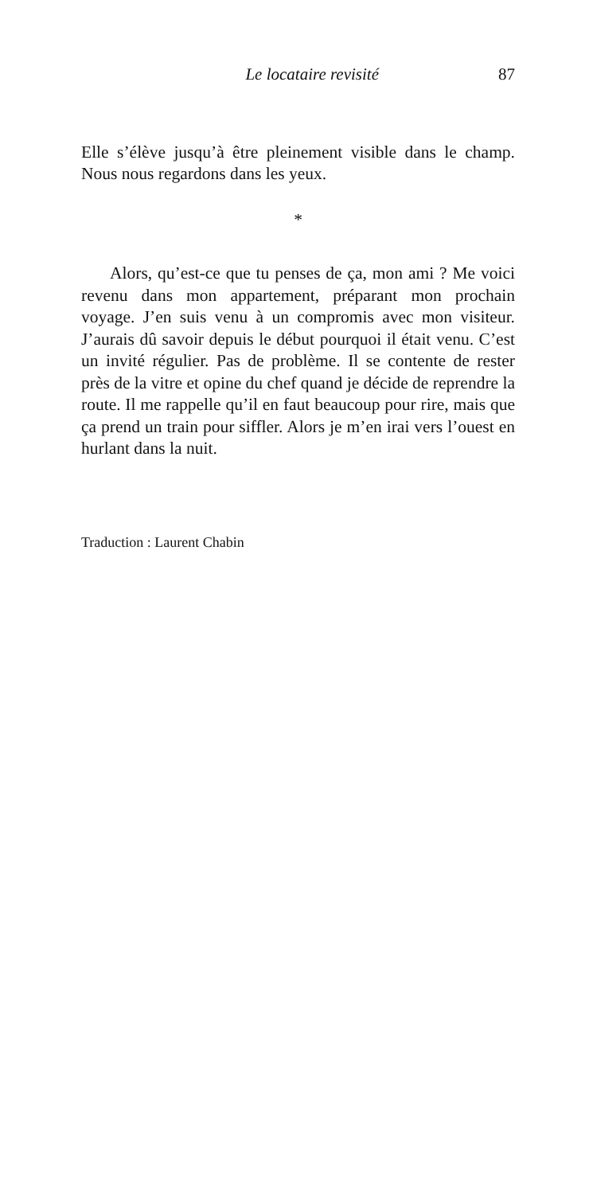Le locataire revisité 87
Elle s’élève jusqu’à être pleinement visible dans le champ. Nous nous regardons dans les yeux.
*
Alors, qu’est-ce que tu penses de ça, mon ami ? Me voici revenu dans mon appartement, préparant mon prochain voyage. J’en suis venu à un compromis avec mon visiteur. J’aurais dû savoir depuis le début pourquoi il était venu. C’est un invité régulier. Pas de problème. Il se contente de rester près de la vitre et opine du chef quand je décide de reprendre la route. Il me rappelle qu’il en faut beaucoup pour rire, mais que ça prend un train pour siffler. Alors je m’en irai vers l’ouest en hurlant dans la nuit.
Traduction : Laurent Chabin